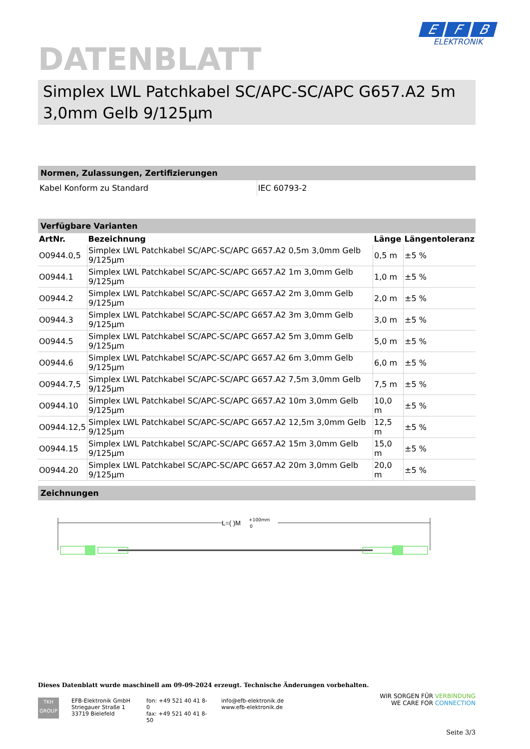E F B
ELEKTRONIK
DATENBLATT
Simplex LWL Patchkabel SC/APC-SC/APC G657.A2 5m 3,0mm Gelb 9/125µm
Normen, Zulassungen, Zertifizierungen
| Kabel Konform zu Standard | IEC 60793-2 |
Verfügbare Varianten
| ArtNr. | Bezeichnung | Länge | Längentoleranz |
| --- | --- | --- | --- |
| O0944.0,5 | Simplex LWL Patchkabel SC/APC-SC/APC G657.A2 0,5m 3,0mm Gelb 9/125µm | 0,5 m | ±5 % |
| O0944.1 | Simplex LWL Patchkabel SC/APC-SC/APC G657.A2 1m 3,0mm Gelb 9/125µm | 1,0 m | ±5 % |
| O0944.2 | Simplex LWL Patchkabel SC/APC-SC/APC G657.A2 2m 3,0mm Gelb 9/125µm | 2,0 m | ±5 % |
| O0944.3 | Simplex LWL Patchkabel SC/APC-SC/APC G657.A2 3m 3,0mm Gelb 9/125µm | 3,0 m | ±5 % |
| O0944.5 | Simplex LWL Patchkabel SC/APC-SC/APC G657.A2 5m 3,0mm Gelb 9/125µm | 5,0 m | ±5 % |
| O0944.6 | Simplex LWL Patchkabel SC/APC-SC/APC G657.A2 6m 3,0mm Gelb 9/125µm | 6,0 m | ±5 % |
| O0944.7,5 | Simplex LWL Patchkabel SC/APC-SC/APC G657.A2 7,5m 3,0mm Gelb 9/125µm | 7,5 m | ±5 % |
| O0944.10 | Simplex LWL Patchkabel SC/APC-SC/APC G657.A2 10m 3,0mm Gelb 9/125µm | 10,0 m | ±5 % |
| O0944.12,5 | Simplex LWL Patchkabel SC/APC-SC/APC G657.A2 12,5m 3,0mm Gelb 9/125µm | 12,5 m | ±5 % |
| O0944.15 | Simplex LWL Patchkabel SC/APC-SC/APC G657.A2 15m 3,0mm Gelb 9/125µm | 15,0 m | ±5 % |
| O0944.20 | Simplex LWL Patchkabel SC/APC-SC/APC G657.A2 20m 3,0mm Gelb 9/125µm | 20,0 m | ±5 % |
Zeichnungen
L=( )M
+100mm
0
Dieses Datenblatt wurde maschinell am 09-09-2024 erzeugt. Technische Änderungen vorbehalten.
TKH
GROUP
EFB-Elektronik GmbH
Striegauer Straße 1
33719 Bielefeld
fon: +49 521 40 41 8-0
fax: +49 521 40 41 8-50
info@efb-elektronik.de
www.efb-elektronik.de
WIR SORGEN FÜR VERBINDUNG
WE CARE FOR CONNECTION
Seite 3/3